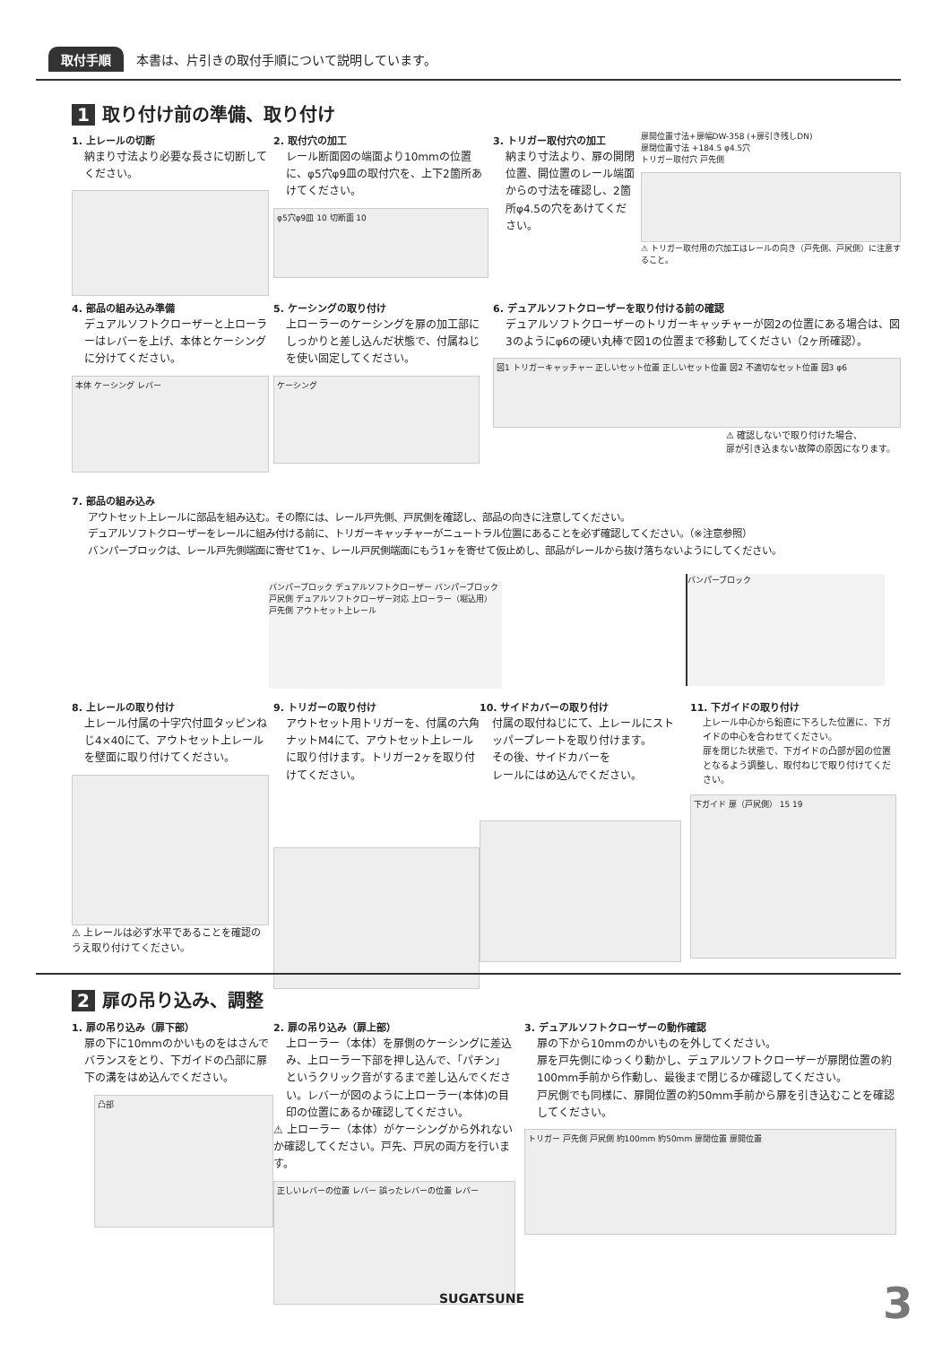取付手順 本書は、片引きの取付手順について説明しています。
1 取り付け前の準備、取り付け
1. 上レールの切断
納まり寸法より必要な長さに切断してください。
2. 取付穴の加工
レール断面図の端面より10mmの位置に、φ5穴φ9皿の取付穴を、上下2箇所あけてください。
φ5穴φ9皿 10 切断面 10
3. トリガー取付穴の加工
納まり寸法より、扉の開閉位置、開位置のレール端面からの寸法を確認し、2箇所φ4.5の穴をあけてください。
扉開位置寸法+扉幅DW-358 (+扉引き残しDN)
扉閉位置寸法 +184.5 φ4.5穴
トリガー取付穴 戸先側
⚠ トリガー取付用の穴加工はレールの向き（戸先側、戸尻側）に注意すること。
4. 部品の組み込み準備
デュアルソフトクローザーと上ローラーはレバーを上げ、本体とケーシングに分けてください。
本体 ケーシング レバー
5. ケーシングの取り付け
上ローラーのケーシングを扉の加工部にしっかりと差し込んだ状態で、付属ねじを使い固定してください。
ケーシング
6. デュアルソフトクローザーを取り付ける前の確認
デュアルソフトクローザーのトリガーキャッチャーが図2の位置にある場合は、図3のようにφ6の硬い丸棒で図1の位置まで移動してください（2ヶ所確認）。
図1 トリガーキャッチャー 正しいセット位置 正しいセット位置 図2 不適切なセット位置 図3 φ6
⚠ 確認しないで取り付けた場合、
扉が引き込まない故障の原因になります。
7. 部品の組み込み
アウトセット上レールに部品を組み込む。その際には、レール戸先側、戸尻側を確認し、部品の向きに注意してください。
デュアルソフトクローザーをレールに組み付ける前に、トリガーキャッチャーがニュートラル位置にあることを必ず確認してください。（※注意参照）
バンパーブロックは、レール戸先側端面に寄せて1ヶ、レール戸尻側端面にもう1ヶを寄せて仮止めし、部品がレールから抜け落ちないようにしてください。
バンパーブロック デュアルソフトクローザー バンパーブロック 戸尻側 デュアルソフトクローザー対応 上ローラー（堀込用） 戸先側 アウトセット上レール
バンパーブロック
8. 上レールの取り付け
上レール付属の十字穴付皿タッピンねじ4×40にて、アウトセット上レールを壁面に取り付けてください。
⚠ 上レールは必ず水平であることを確認のうえ取り付けてください。
9. トリガーの取り付け
アウトセット用トリガーを、付属の六角ナットM4にて、アウトセット上レールに取り付けます。トリガー2ヶを取り付けてください。
10. サイドカバーの取り付け
付属の取付ねじにて、上レールにストッパープレートを取り付けます。
その後、サイドカバーを
レールにはめ込んでください。
11. 下ガイドの取り付け
上レール中心から鉛直に下ろした位置に、下ガイドの中心を合わせてください。
扉を閉じた状態で、下ガイドの凸部が図の位置となるよう調整し、取付ねじで取り付けてください。
下ガイド 扉（戸尻側） 15 19
2 扉の吊り込み、調整
1. 扉の吊り込み（扉下部）
扉の下に10mmのかいものをはさんでバランスをとり、下ガイドの凸部に扉下の溝をはめ込んでください。
凸部
2. 扉の吊り込み（扉上部）
上ローラー（本体）を扉側のケーシングに差込み、上ローラー下部を押し込んで、「パチン」というクリック音がするまで差し込んでください。レバーが図のように上ローラー(本体)の目印の位置にあるか確認してください。
⚠ 上ローラー（本体）がケーシングから外れないか確認してください。戸先、戸尻の両方を行います。
正しいレバーの位置 レバー 誤ったレバーの位置 レバー
3. デュアルソフトクローザーの動作確認
扉の下から10mmのかいものを外してください。
扉を戸先側にゆっくり動かし、デュアルソフトクローザーが扉閉位置の約100mm手前から作動し、最後まで閉じるか確認してください。
戸尻側でも同様に、扉開位置の約50mm手前から扉を引き込むことを確認してください。
トリガー 戸先側 戸尻側 約100mm 約50mm 扉閉位置 扉開位置
SUGATSUNE 3